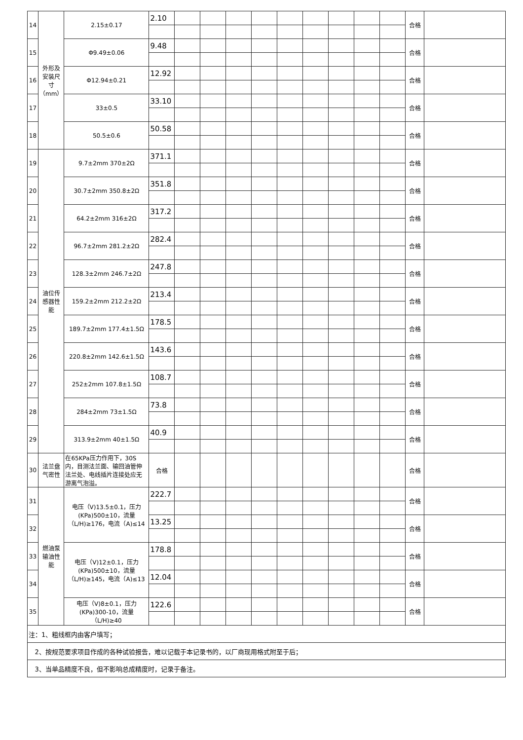| 14 | 外形及安装尺寸（mm） | 2.15±0.17 | 2.10 | | | | | | | | | | 合格 | |
| 15 | | Φ9.49±0.06 | 9.48 | | | | | | | | | | 合格 | |
| 16 | | Φ12.94±0.21 | 12.92 | | | | | | | | | | 合格 | |
| 17 | | 33±0.5 | 33.10 | | | | | | | | | | 合格 | |
| 18 | | 50.5±0.6 | 50.58 | | | | | | | | | | 合格 | |
| 19 | 油位传感器性能 | 9.7±2mm 370±2Ω | 371.1 | | | | | | | | | | 合格 | |
| 20 | | 30.7±2mm 350.8±2Ω | 351.8 | | | | | | | | | | 合格 | |
| 21 | | 64.2±2mm 316±2Ω | 317.2 | | | | | | | | | | 合格 | |
| 22 | | 96.7±2mm 281.2±2Ω | 282.4 | | | | | | | | | | 合格 | |
| 23 | | 128.3±2mm 246.7±2Ω | 247.8 | | | | | | | | | | 合格 | |
| 24 | | 159.2±2mm 212.2±2Ω | 213.4 | | | | | | | | | | 合格 | |
| 25 | | 189.7±2mm 177.4±1.5Ω | 178.5 | | | | | | | | | | 合格 | |
| 26 | | 220.8±2mm 142.6±1.5Ω | 143.6 | | | | | | | | | | 合格 | |
| 27 | | 252±2mm 107.8±1.5Ω | 108.7 | | | | | | | | | | 合格 | |
| 28 | | 284±2mm 73±1.5Ω | 73.8 | | | | | | | | | | 合格 | |
| 29 | | 313.9±2mm 40±1.5Ω | 40.9 | | | | | | | | | | 合格 | |
| 30 | 法兰盘气密性 | 在65KPa压力作用下，30S内，目测法兰面、输回油管伸法兰处、电线插片连接处应无游离气泡溢。 | 合格 | | | | | | | | | | 合格 | |
| 31 | 燃油泵输油性能 | 电压（V)13.5±0.1，压力(KPa)500±10，流量（L/H)≥176，电流（A)≤14 | 222.7 | | | | | | | | | | 合格 | |
| 32 | | | 13.25 | | | | | | | | | | 合格 | |
| 33 | | 电压（V)12±0.1，压力(KPa)500±10，流量（L/H)≥145，电流（A)≤13 | 178.8 | | | | | | | | | | 合格 | |
| 34 | | | 12.04 | | | | | | | | | | 合格 | |
| 35 | | 电压（V)8±0.1，压力(KPa)300-10，流量（L/H)≥40 | 122.6 | | | | | | | | | | 合格 | |
| 注：1、粗线框内由客户填写； | | | | | | | | | | | | | | |
| 2、按规范要求项目作成的各种试验报告，难以记载于本记录书的，以厂商现用格式附至于后； | | | | | | | | | | | | | | |
| 3、当单品精度不良，但不影响总成精度时，记录于备注。 | | | | | | | | | | | | | | |